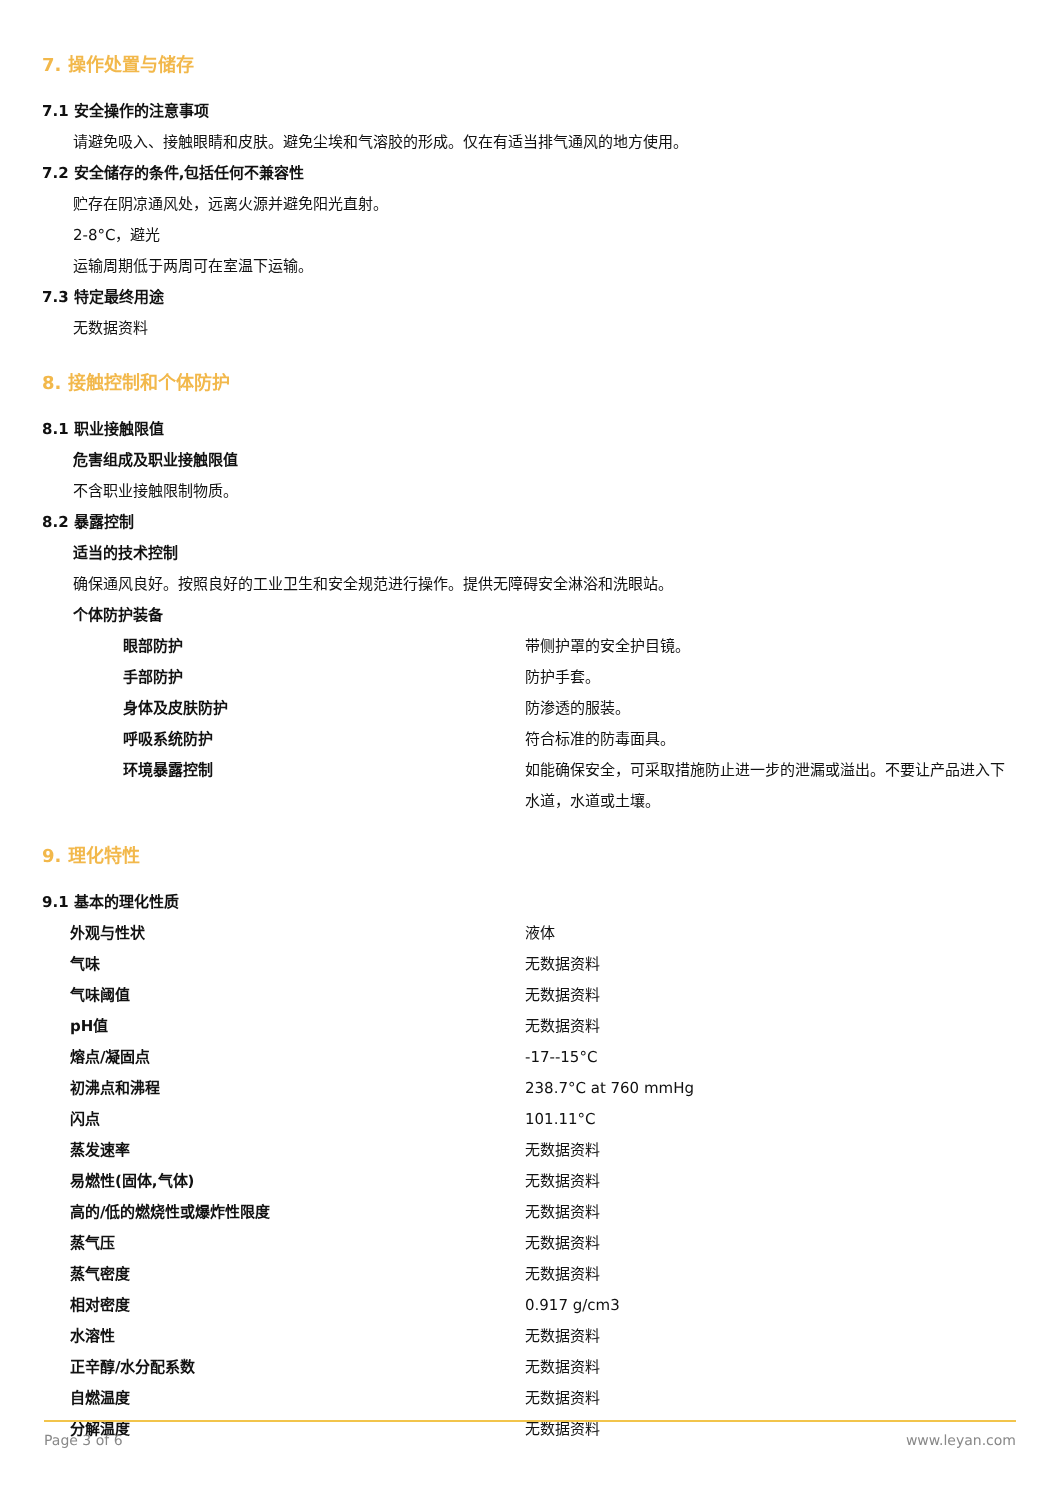7. 操作处置与储存
7.1 安全操作的注意事项
请避免吸入、接触眼睛和皮肤。避免尘埃和气溶胶的形成。仅在有适当排气通风的地方使用。
7.2 安全储存的条件,包括任何不兼容性
贮存在阴凉通风处，远离火源并避免阳光直射。
2-8°C，避光
运输周期低于两周可在室温下运输。
7.3 特定最终用途
无数据资料
8. 接触控制和个体防护
8.1 职业接触限值
危害组成及职业接触限值
不含职业接触限制物质。
8.2 暴露控制
适当的技术控制
确保通风良好。按照良好的工业卫生和安全规范进行操作。提供无障碍安全淋浴和洗眼站。
个体防护装备
| 眼部防护 | 带侧护罩的安全护目镜。 |
| 手部防护 | 防护手套。 |
| 身体及皮肤防护 | 防渗透的服装。 |
| 呼吸系统防护 | 符合标准的防毒面具。 |
| 环境暴露控制 | 如能确保安全，可采取措施防止进一步的泄漏或溢出。不要让产品进入下水道，水道或土壤。 |
9. 理化特性
9.1 基本的理化性质
| 外观与性状 | 液体 |
| 气味 | 无数据资料 |
| 气味阈值 | 无数据资料 |
| pH值 | 无数据资料 |
| 熔点/凝固点 | -17--15°C |
| 初沸点和沸程 | 238.7°C at 760 mmHg |
| 闪点 | 101.11°C |
| 蒸发速率 | 无数据资料 |
| 易燃性(固体,气体) | 无数据资料 |
| 高的/低的燃烧性或爆炸性限度 | 无数据资料 |
| 蒸气压 | 无数据资料 |
| 蒸气密度 | 无数据资料 |
| 相对密度 | 0.917 g/cm3 |
| 水溶性 | 无数据资料 |
| 正辛醇/水分配系数 | 无数据资料 |
| 自燃温度 | 无数据资料 |
| 分解温度 | 无数据资料 |
Page 3 of 6 www.leyan.com